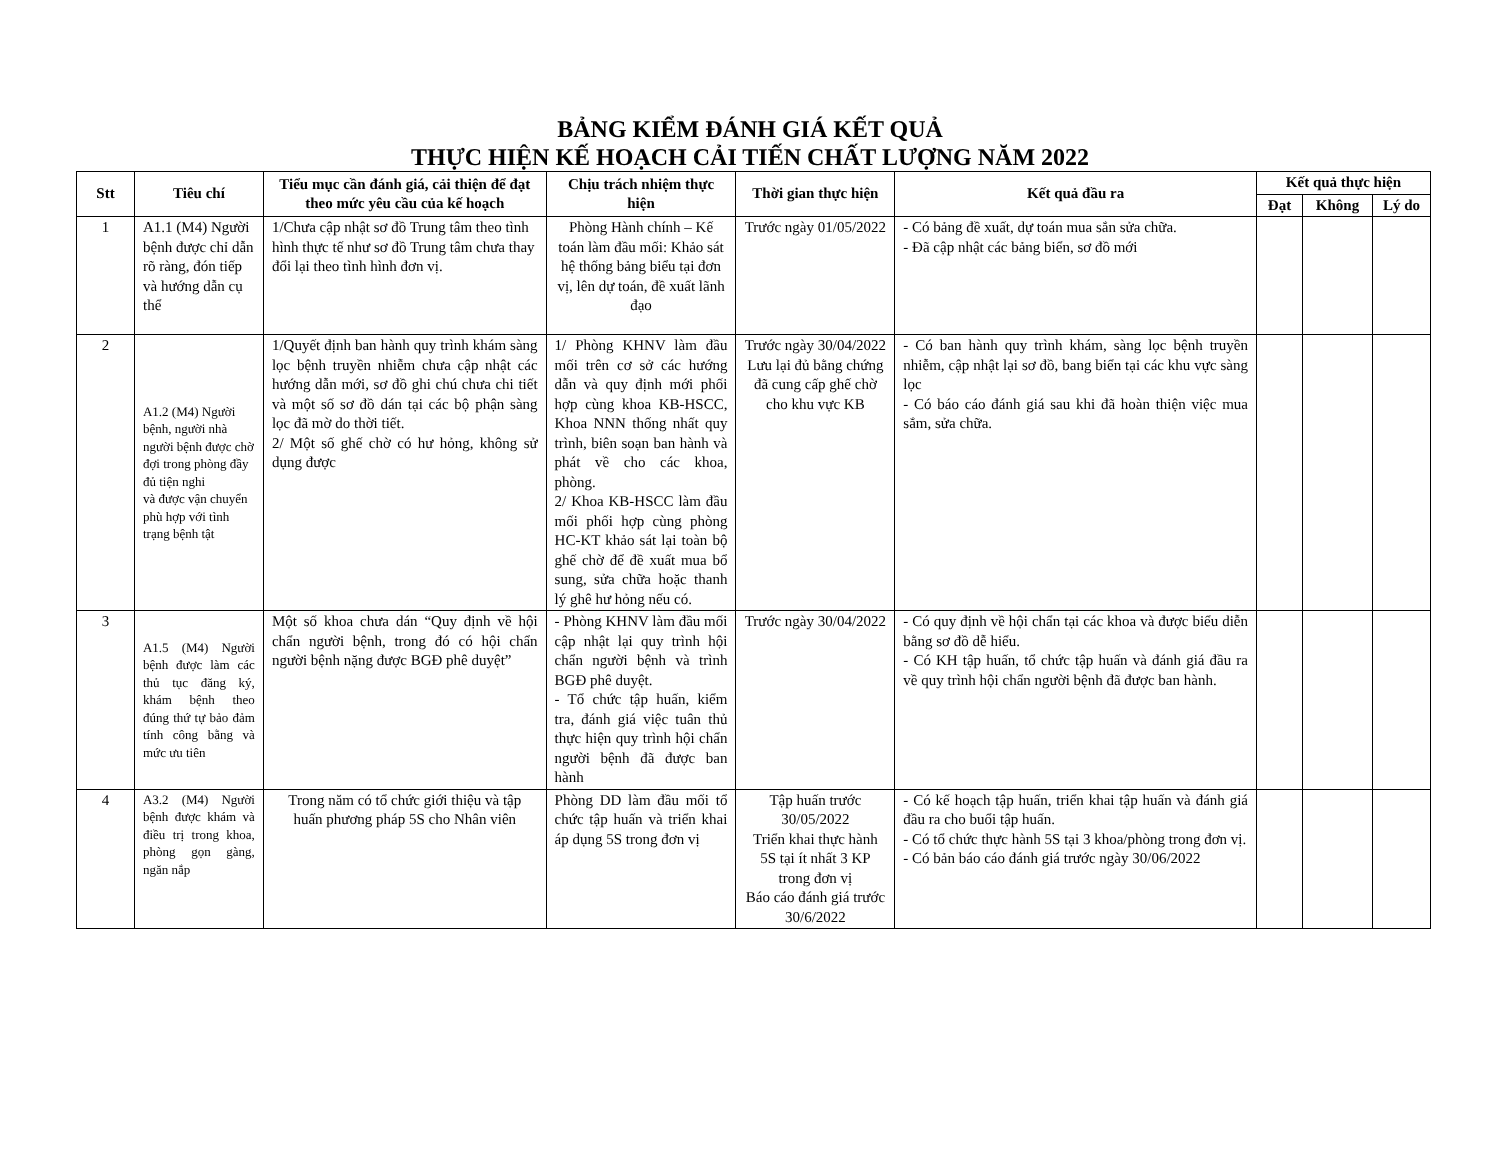BẢNG KIỂM ĐÁNH GIÁ KẾT QUẢ
THỰC HIỆN KẾ HOẠCH CẢI TIẾN CHẤT LƯỢNG NĂM 2022
| Stt | Tiêu chí | Tiểu mục cần đánh giá, cải thiện để đạt theo mức yêu cầu của kế hoạch | Chịu trách nhiệm thực hiện | Thời gian thực hiện | Kết quả đầu ra | Kết quả thực hiện | | |
| --- | --- | --- | --- | --- | --- | --- | --- | --- |
| | | | | | | Đạt | Không | Lý do |
| 1 | A1.1 (M4) Người bệnh được chỉ dẫn rõ ràng, đón tiếp và hướng dẫn cụ thể | 1/Chưa cập nhật sơ đồ Trung tâm theo tình hình thực tế như sơ đồ Trung tâm chưa thay đổi lại theo tình hình đơn vị. | Phòng Hành chính – Kế toán làm đầu mối: Khảo sát hệ thống bảng biểu tại đơn vị, lên dự toán, đề xuất lãnh đạo | Trước ngày 01/05/2022 | - Có bảng đề xuất, dự toán mua sắn sửa chữa. - Đã cập nhật các bảng biển, sơ đồ mới | | | |
| 2 | A1.2 (M4) Người bệnh, người nhà người bệnh được chờ đợi trong phòng đầy đủ tiện nghi và được vận chuyển phù hợp với tình trạng bệnh tật | 1/Quyết định ban hành quy trình khám sàng lọc bệnh truyền nhiễm chưa cập nhật các hướng dẫn mới, sơ đồ ghi chú chưa chi tiết và một số sơ đồ dán tại các bộ phận sàng lọc đã mờ do thời tiết. 2/ Một số ghế chờ có hư hỏng, không sử dụng được | 1/ Phòng KHNV làm đầu mối trên cơ sở các hướng dẫn và quy định mới phối hợp cùng khoa KB-HSCC, Khoa NNN thống nhất quy trình, biên soạn ban hành và phát về cho các khoa, phòng. 2/ Khoa KB-HSCC làm đầu mối phối hợp cùng phòng HC-KT khảo sát lại toàn bộ ghế chờ để đề xuất mua bổ sung, sửa chữa hoặc thanh lý ghê hư hỏng nếu có. | Trước ngày 30/04/2022 Lưu lại đủ bằng chứng đã cung cấp ghế chờ cho khu vực KB | - Có ban hành quy trình khám, sàng lọc bệnh truyền nhiễm, cập nhật lại sơ đồ, bang biển tại các khu vực sàng lọc - Có báo cáo đánh giá sau khi đã hoàn thiện việc mua sắm, sửa chữa. | | | |
| 3 | A1.5 (M4) Người bệnh được làm các thủ tục đăng ký, khám bệnh theo đúng thứ tự bảo đảm tính công bằng và mức ưu tiên | Một số khoa chưa dán “Quy định về hội chẩn người bệnh, trong đó có hội chẩn người bệnh nặng được BGĐ phê duyệt” | - Phòng KHNV làm đầu mối cập nhật lại quy trình hội chẩn người bệnh và trình BGĐ phê duyệt. - Tổ chức tập huấn, kiểm tra, đánh giá việc tuân thủ thực hiện quy trình hội chẩn người bệnh đã được ban hành | Trước ngày 30/04/2022 | - Có quy định về hội chẩn tại các khoa và được biểu diễn bằng sơ đồ dễ hiểu. - Có KH tập huấn, tổ chức tập huấn và đánh giá đầu ra về quy trình hội chẩn người bệnh đã được ban hành. | | | |
| 4 | A3.2 (M4) Người bệnh được khám và điều trị trong khoa, phòng gọn gàng, ngăn nắp | Trong năm có tổ chức giới thiệu và tập huấn phương pháp 5S cho Nhân viên | Phòng DD làm đầu mối tổ chức tập huấn và triển khai áp dụng 5S trong đơn vị | Tập huấn trước 30/05/2022 Triển khai thực hành 5S tại ít nhất 3 KP trong đơn vị Báo cáo đánh giá trước 30/6/2022 | - Có kế hoạch tập huấn, triển khai tập huấn và đánh giá đầu ra cho buổi tập huấn. - Có tổ chức thực hành 5S tại 3 khoa/phòng trong đơn vị. - Có bản báo cáo đánh giá trước ngày 30/06/2022 | | | |